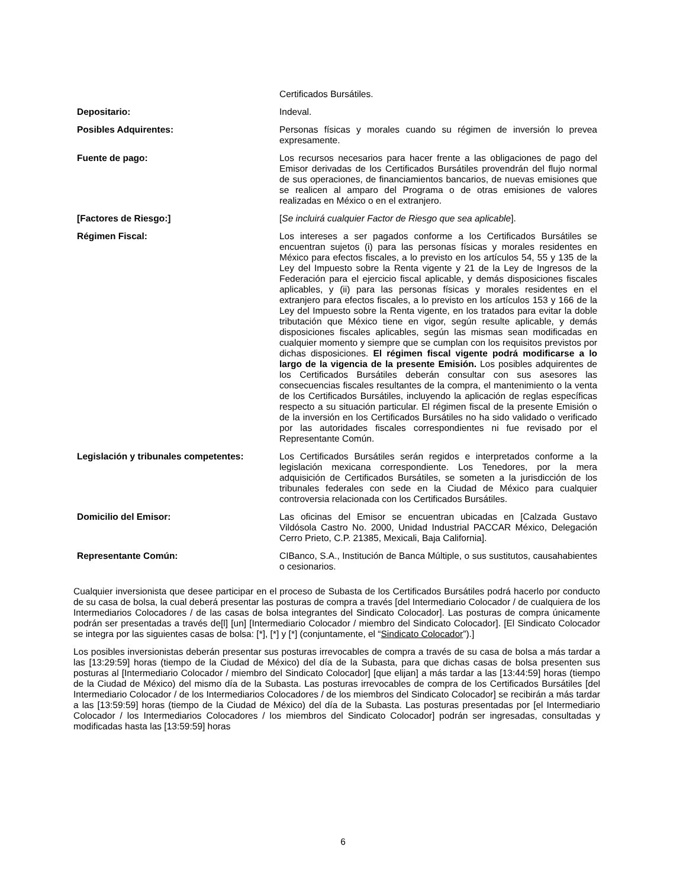| | Certificados Bursátiles. |
| Depositario: | Indeval. |
| Posibles Adquirentes: | Personas físicas y morales cuando su régimen de inversión lo prevea expresamente. |
| Fuente de pago: | Los recursos necesarios para hacer frente a las obligaciones de pago del Emisor derivadas de los Certificados Bursátiles provendrán del flujo normal de sus operaciones, de financiamientos bancarios, de nuevas emisiones que se realicen al amparo del Programa o de otras emisiones de valores realizadas en México o en el extranjero. |
| [Factores de Riesgo:] | [ Se incluirá cualquier Factor de Riesgo que sea aplicable ]. |
| Régimen Fiscal: | Los intereses a ser pagados conforme a los Certificados Bursátiles se encuentran sujetos (i) para las personas físicas y morales residentes en México para efectos fiscales, a lo previsto en los artículos 54, 55 y 135 de la Ley del Impuesto sobre la Renta vigente y 21 de la Ley de Ingresos de la Federación para el ejercicio fiscal aplicable, y demás disposiciones fiscales aplicables, y (ii) para las personas físicas y morales residentes en el extranjero para efectos fiscales, a lo previsto en los artículos 153 y 166 de la Ley del Impuesto sobre la Renta vigente, en los tratados para evitar la doble tributación que México tiene en vigor, según resulte aplicable, y demás disposiciones fiscales aplicables, según las mismas sean modificadas en cualquier momento y siempre que se cumplan con los requisitos previstos por dichas disposiciones. El régimen fiscal vigente podrá modificarse a lo largo de la vigencia de la presente Emisión. Los posibles adquirentes de los Certificados Bursátiles deberán consultar con sus asesores las consecuencias fiscales resultantes de la compra, el mantenimiento o la venta de los Certificados Bursátiles, incluyendo la aplicación de reglas específicas respecto a su situación particular. El régimen fiscal de la presente Emisión o de la inversión en los Certificados Bursátiles no ha sido validado o verificado por las autoridades fiscales correspondientes ni fue revisado por el Representante Común. |
| Legislación y tribunales competentes: | Los Certificados Bursátiles serán regidos e interpretados conforme a la legislación mexicana correspondiente. Los Tenedores, por la mera adquisición de Certificados Bursátiles, se someten a la jurisdicción de los tribunales federales con sede en la Ciudad de México para cualquier controversia relacionada con los Certificados Bursátiles. |
| Domicilio del Emisor: | Las oficinas del Emisor se encuentran ubicadas en [Calzada Gustavo Vildósola Castro No. 2000, Unidad Industrial PACCAR México, Delegación Cerro Prieto, C.P. 21385, Mexicali, Baja California]. |
| Representante Común: | CIBanco, S.A., Institución de Banca Múltiple, o sus sustitutos, causahabientes o cesionarios. |
Cualquier inversionista que desee participar en el proceso de Subasta de los Certificados Bursátiles podrá hacerlo por conducto de su casa de bolsa, la cual deberá presentar las posturas de compra a través [del Intermediario Colocador / de cualquiera de los Intermediarios Colocadores / de las casas de bolsa integrantes del Sindicato Colocador]. Las posturas de compra únicamente podrán ser presentadas a través de[l] [un] [Intermediario Colocador / miembro del Sindicato Colocador]. [El Sindicato Colocador se integra por las siguientes casas de bolsa: [*], [*] y [*] (conjuntamente, el “Sindicato Colocador”).]
Los posibles inversionistas deberán presentar sus posturas irrevocables de compra a través de su casa de bolsa a más tardar a las [13:29:59] horas (tiempo de la Ciudad de México) del día de la Subasta, para que dichas casas de bolsa presenten sus posturas al [Intermediario Colocador / miembro del Sindicato Colocador] [que elijan] a más tardar a las [13:44:59] horas (tiempo de la Ciudad de México) del mismo día de la Subasta. Las posturas irrevocables de compra de los Certificados Bursátiles [del Intermediario Colocador / de los Intermediarios Colocadores / de los miembros del Sindicato Colocador] se recibirán a más tardar a las [13:59:59] horas (tiempo de la Ciudad de México) del día de la Subasta. Las posturas presentadas por [el Intermediario Colocador / los Intermediarios Colocadores / los miembros del Sindicato Colocador] podrán ser ingresadas, consultadas y modificadas hasta las [13:59:59] horas
6